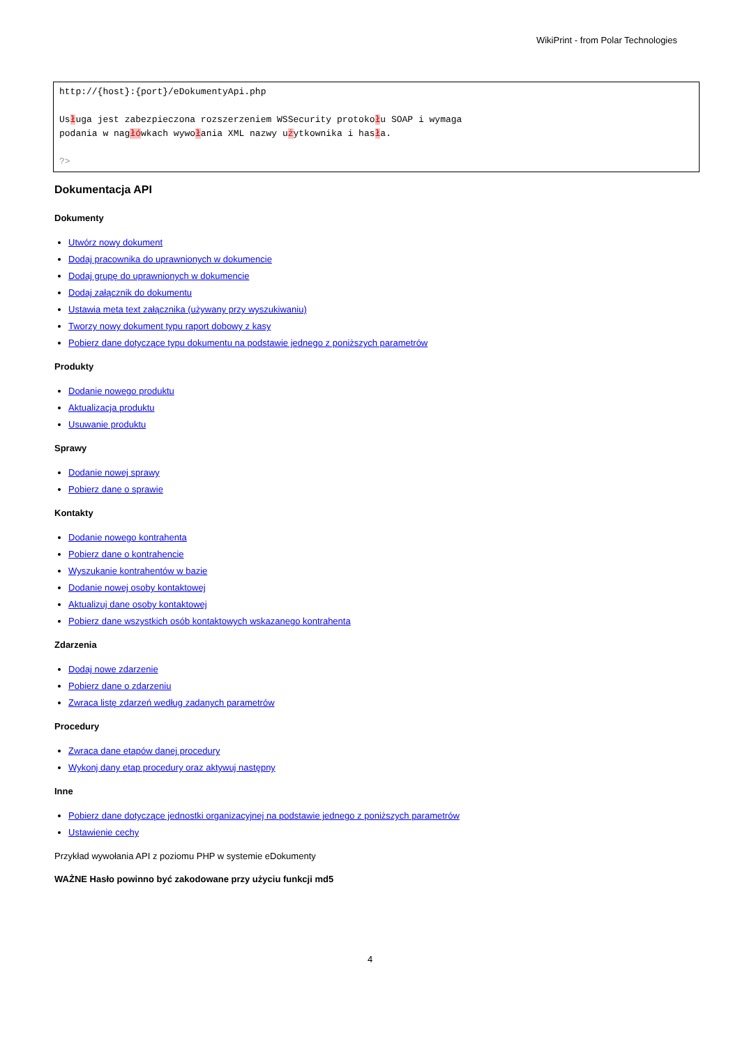WikiPrint - from Polar Technologies
http://{host}:{port}/eDokumentyApi.php Usługa jest zabezpieczona rozszerzeniem WSSecurity protokołu SOAP i wymaga podania w nagłówkach wywołania XML nazwy użytkownika i hasła. ?>
Dokumentacja API
Dokumenty
Utwórz nowy dokument
Dodaj pracownika do uprawnionych w dokumencie
Dodaj grupę do uprawnionych w dokumencie
Dodaj załącznik do dokumentu
Ustawia meta text załącznika (używany przy wyszukiwaniu)
Tworzy nowy dokument typu raport dobowy z kasy
Pobierz dane dotyczące typu dokumentu na podstawie jednego z poniższych parametrów
Produkty
Dodanie nowego produktu
Aktualizacja produktu
Usuwanie produktu
Sprawy
Dodanie nowej sprawy
Pobierz dane o sprawie
Kontakty
Dodanie nowego kontrahenta
Pobierz dane o kontrahencie
Wyszukanie kontrahentów w bazie
Dodanie nowej osoby kontaktowej
Aktualizuj dane osoby kontaktowej
Pobierz dane wszystkich osób kontaktowych wskazanego kontrahenta
Zdarzenia
Dodaj nowe zdarzenie
Pobierz dane o zdarzeniu
Zwraca listę zdarzeń według zadanych parametrów
Procedury
Zwraca dane etapów danej procedury
Wykonj dany etap procedury oraz aktywuj następny
Inne
Pobierz dane dotyczące jednostki organizacyjnej na podstawie jednego z poniższych parametrów
Ustawienie cechy
Przykład wywołania API z poziomu PHP w systemie eDokumenty
WAŻNE Hasło powinno być zakodowane przy użyciu funkcji md5
4